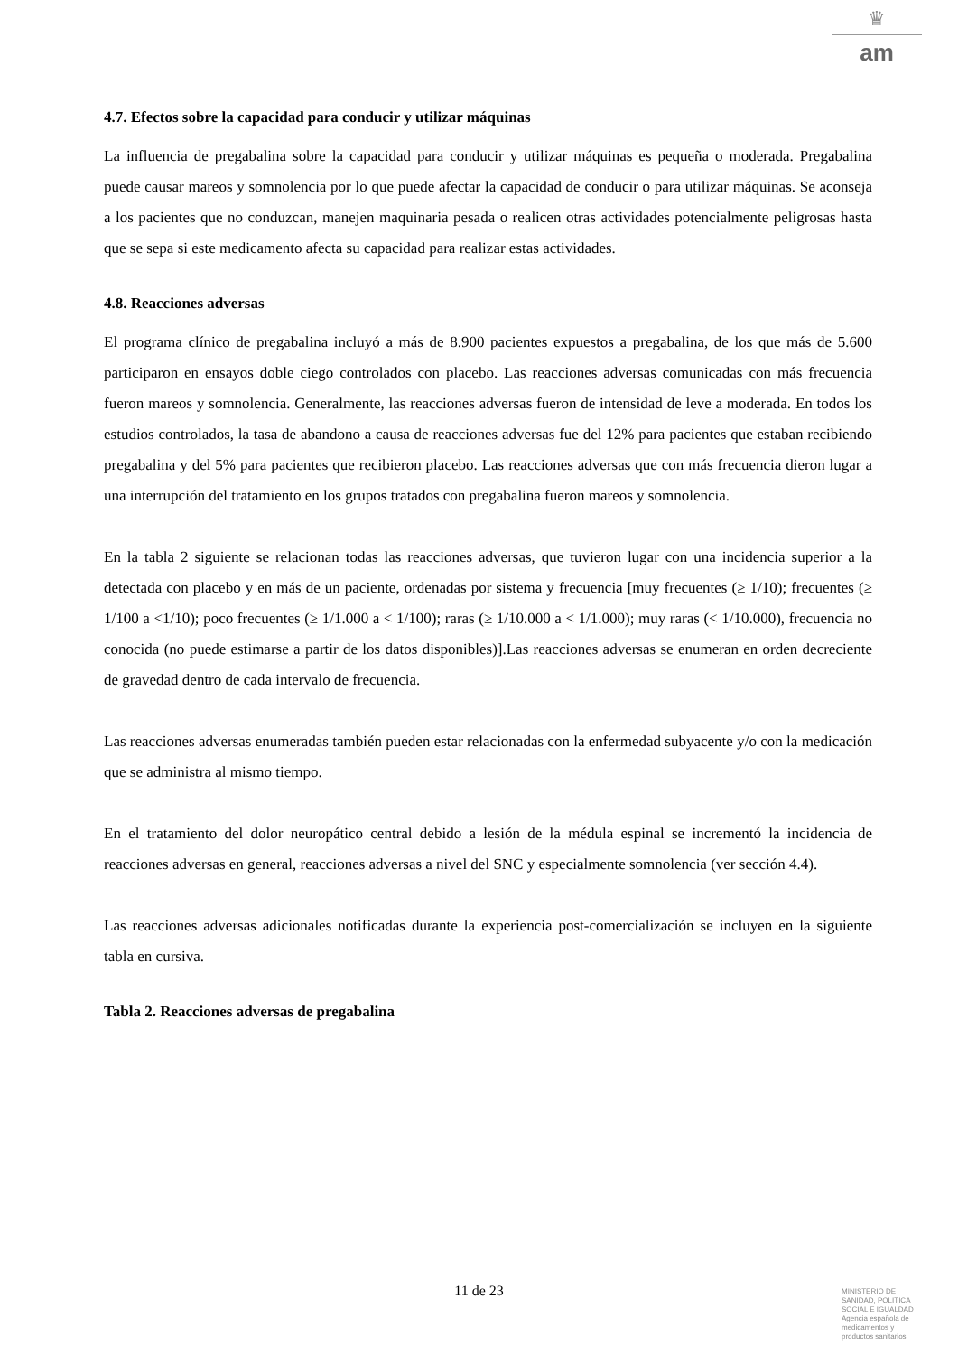♛
am
4.7. Efectos sobre la capacidad para conducir y utilizar máquinas
La influencia de pregabalina sobre la capacidad para conducir y utilizar máquinas es pequeña o moderada. Pregabalina puede causar mareos y somnolencia por lo que puede afectar la capacidad de conducir o para utilizar máquinas. Se aconseja a los pacientes que no conduzcan, manejen maquinaria pesada o realicen otras actividades potencialmente peligrosas hasta que se sepa si este medicamento afecta su capacidad para realizar estas actividades.
4.8. Reacciones adversas
El programa clínico de pregabalina incluyó a más de 8.900 pacientes expuestos a pregabalina, de los que más de 5.600 participaron en ensayos doble ciego controlados con placebo. Las reacciones adversas comunicadas con más frecuencia fueron mareos y somnolencia. Generalmente, las reacciones adversas fueron de intensidad de leve a moderada. En todos los estudios controlados, la tasa de abandono a causa de reacciones adversas fue del 12% para pacientes que estaban recibiendo pregabalina y del 5% para pacientes que recibieron placebo. Las reacciones adversas que con más frecuencia dieron lugar a una interrupción del tratamiento en los grupos tratados con pregabalina fueron mareos y somnolencia.
En la tabla 2 siguiente se relacionan todas las reacciones adversas, que tuvieron lugar con una incidencia superior a la detectada con placebo y en más de un paciente, ordenadas por sistema y frecuencia [muy frecuentes (≥ 1/10); frecuentes (≥ 1/100 a <1/10); poco frecuentes (≥ 1/1.000 a < 1/100); raras (≥ 1/10.000 a < 1/1.000); muy raras (< 1/10.000), frecuencia no conocida (no puede estimarse a partir de los datos disponibles)].Las reacciones adversas se enumeran en orden decreciente de gravedad dentro de cada intervalo de frecuencia.
Las reacciones adversas enumeradas también pueden estar relacionadas con la enfermedad subyacente y/o con la medicación que se administra al mismo tiempo.
En el tratamiento del dolor neuropático central debido a lesión de la médula espinal se incrementó la incidencia de reacciones adversas en general, reacciones adversas a nivel del SNC y especialmente somnolencia (ver sección 4.4).
Las reacciones adversas adicionales notificadas durante la experiencia post-comercialización se incluyen en la siguiente tabla en cursiva.
Tabla 2. Reacciones adversas de pregabalina
11 de 23
MINISTERIO DE
SANIDAD, POLITICA
SOCIAL E IGUALDAD
Agencia española de
medicamentos y
productos sanitarios